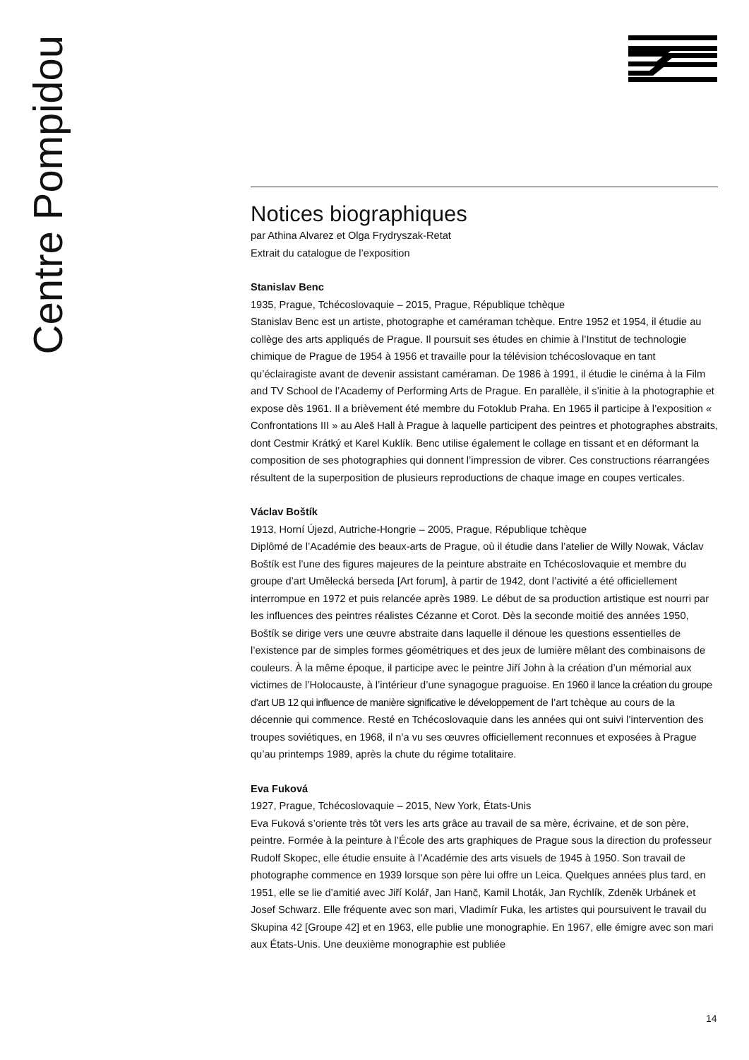Centre Pompidou
Notices biographiques
par Athina Alvarez et Olga Frydryszak-Retat
Extrait du catalogue de l’exposition
Stanislav Benc
1935, Prague, Tchécoslovaquie – 2015, Prague, République tchèque
Stanislav Benc est un artiste, photographe et caméraman tchèque. Entre 1952 et 1954, il étudie au collège des arts appliqués de Prague. Il poursuit ses études en chimie à l’Institut de technologie chimique de Prague de 1954 à 1956 et travaille pour la télévision tchécoslovaque en tant qu’éclairagiste avant de devenir assistant caméraman. De 1986 à 1991, il étudie le cinéma à la Film and TV School de l’Academy of Performing Arts de Prague. En parallèle, il s’initie à la photographie et expose dès 1961. Il a brièvement été membre du Fotoklub Praha. En 1965 il participe à l’exposition « Confrontations III » au Aleš Hall à Prague à laquelle participent des peintres et photographes abstraits, dont Cestmir Krátký et Karel Kuklík. Benc utilise également le collage en tissant et en déformant la composition de ses photographies qui donnent l’impression de vibrer. Ces constructions réarrangées résultent de la superposition de plusieurs reproductions de chaque image en coupes verticales.
Václav Boštík
1913, Horní Újezd, Autriche-Hongrie – 2005, Prague, République tchèque
Diplômé de l’Académie des beaux-arts de Prague, où il étudie dans l’atelier de Willy Nowak, Václav Boštík est l’une des figures majeures de la peinture abstraite en Tchécoslovaquie et membre du groupe d’art Umělecká berseda [Art forum], à partir de 1942, dont l’activité a été officiellement interrompue en 1972 et puis relancée après 1989. Le début de sa production artistique est nourri par les influences des peintres réalistes Cézanne et Corot. Dès la seconde moitié des années 1950, Boštík se dirige vers une œuvre abstraite dans laquelle il dénoue les questions essentielles de l’existence par de simples formes géométriques et des jeux de lumière mêlant des combinaisons de couleurs. À la même époque, il participe avec le peintre Jiří John à la création d’un mémorial aux victimes de l’Holocauste, à l’intérieur d’une synagogue praguoise. En 1960 il lance la création du groupe d’art UB 12 qui influence de manière significative le développement de l’art tchèque au cours de la décennie qui commence. Resté en Tchécoslovaquie dans les années qui ont suivi l’intervention des troupes soviétiques, en 1968, il n’a vu ses œuvres officiellement reconnues et exposées à Prague qu’au printemps 1989, après la chute du régime totalitaire.
Eva Fuková
1927, Prague, Tchécoslovaquie – 2015, New York, États-Unis
Eva Fuková s’oriente très tôt vers les arts grâce au travail de sa mère, écrivaine, et de son père, peintre. Formée à la peinture à l’École des arts graphiques de Prague sous la direction du professeur Rudolf Skopec, elle étudie ensuite à l’Académie des arts visuels de 1945 à 1950. Son travail de photographe commence en 1939 lorsque son père lui offre un Leica. Quelques années plus tard, en 1951, elle se lie d’amitié avec Jiří Kolář, Jan Hanč, Kamil Lhoták, Jan Rychlík, Zdeněk Urbánek et Josef Schwarz. Elle fréquente avec son mari, Vladimír Fuka, les artistes qui poursuivent le travail du Skupina 42 [Groupe 42] et en 1963, elle publie une monographie. En 1967, elle émigre avec son mari aux États-Unis. Une deuxième monographie est publiée
14